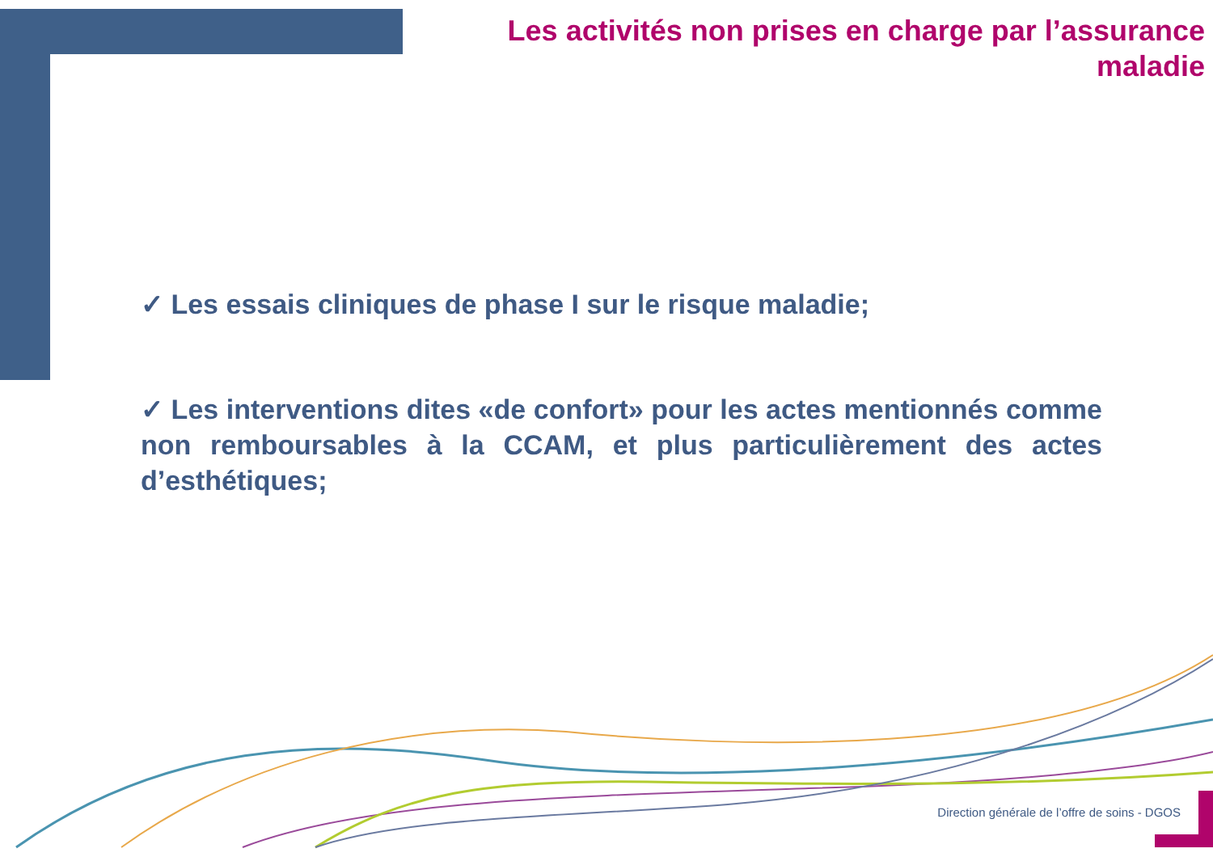Les activités non prises en charge par l’assurance maladie
✓ Les essais cliniques de phase I sur le risque maladie;
✓ Les interventions dites «de confort» pour les actes mentionnés comme non remboursables à la CCAM, et plus particulièrement des actes d’esthétiques;
Direction générale de l’offre de soins - DGOS